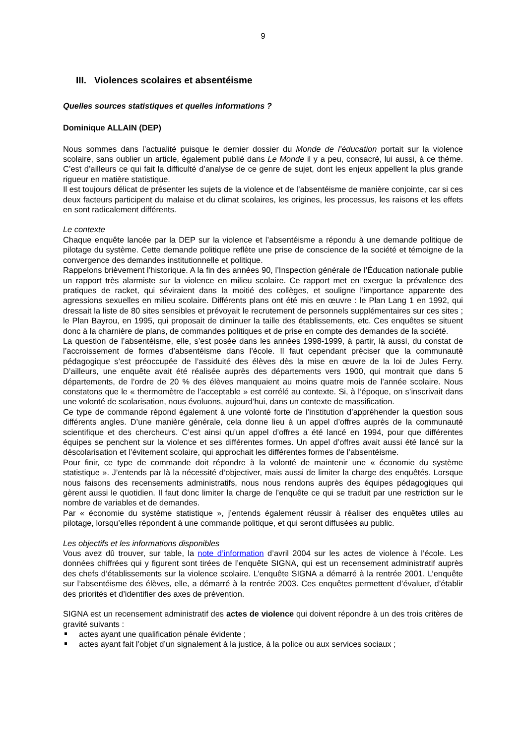9
III. Violences scolaires et absentéisme
Quelles sources statistiques et quelles informations ?
Dominique ALLAIN (DEP)
Nous sommes dans l’actualité puisque le dernier dossier du Monde de l’éducation portait sur la violence scolaire, sans oublier un article, également publié dans Le Monde il y a peu, consacré, lui aussi, à ce thème. C’est d’ailleurs ce qui fait la difficulté d’analyse de ce genre de sujet, dont les enjeux appellent la plus grande rigueur en matière statistique.
Il est toujours délicat de présenter les sujets de la violence et de l’absentéisme de manière conjointe, car si ces deux facteurs participent du malaise et du climat scolaires, les origines, les processus, les raisons et les effets en sont radicalement différents.
Le contexte
Chaque enquête lancée par la DEP sur la violence et l’absentéisme a répondu à une demande politique de pilotage du système. Cette demande politique reflète une prise de conscience de la société et témoigne de la convergence des demandes institutionnelle et politique.
Rappelons brièvement l’historique. A la fin des années 90, l’Inspection générale de l’Éducation nationale publie un rapport très alarmiste sur la violence en milieu scolaire. Ce rapport met en exergue la prévalence des pratiques de racket, qui séviraient dans la moitié des collèges, et souligne l’importance apparente des agressions sexuelles en milieu scolaire. Différents plans ont été mis en œuvre : le Plan Lang 1 en 1992, qui dressait la liste de 80 sites sensibles et prévoyait le recrutement de personnels supplémentaires sur ces sites ; le Plan Bayrou, en 1995, qui proposait de diminuer la taille des établissements, etc. Ces enquêtes se situent donc à la charnière de plans, de commandes politiques et de prise en compte des demandes de la société.
La question de l’absentéisme, elle, s’est posée dans les années 1998-1999, à partir, là aussi, du constat de l’accroissement de formes d’absentéisme dans l’école. Il faut cependant préciser que la communauté pédagogique s’est préoccupée de l’assiduité des élèves dès la mise en œuvre de la loi de Jules Ferry. D’ailleurs, une enquête avait été réalisée auprès des départements vers 1900, qui montrait que dans 5 départements, de l’ordre de 20 % des élèves manquaient au moins quatre mois de l’année scolaire. Nous constatons que le « thermomètre de l’acceptable » est corrélé au contexte. Si, à l’époque, on s’inscrivait dans une volonté de scolarisation, nous évoluons, aujourd’hui, dans un contexte de massification.
Ce type de commande répond également à une volonté forte de l’institution d’appréhender la question sous différents angles. D’une manière générale, cela donne lieu à un appel d’offres auprès de la communauté scientifique et des chercheurs. C’est ainsi qu’un appel d’offres a été lancé en 1994, pour que différentes équipes se penchent sur la violence et ses différentes formes. Un appel d’offres avait aussi été lancé sur la déscolarisation et l’évitement scolaire, qui approchait les différentes formes de l’absentéisme.
Pour finir, ce type de commande doit répondre à la volonté de maintenir une « économie du système statistique ». J’entends par là la nécessité d’objectiver, mais aussi de limiter la charge des enquêtés. Lorsque nous faisons des recensements administratifs, nous nous rendons auprès des équipes pédagogiques qui gèrent aussi le quotidien. Il faut donc limiter la charge de l’enquête ce qui se traduit par une restriction sur le nombre de variables et de demandes.
Par « économie du système statistique », j’entends également réussir à réaliser des enquêtes utiles au pilotage, lorsqu’elles répondent à une commande politique, et qui seront diffusées au public.
Les objectifs et les informations disponibles
Vous avez dû trouver, sur table, la note d’information d’avril 2004 sur les actes de violence à l’école. Les données chiffrées qui y figurent sont tirées de l’enquête SIGNA, qui est un recensement administratif auprès des chefs d’établissements sur la violence scolaire. L’enquête SIGNA a démarré à la rentrée 2001. L’enquête sur l’absentéisme des élèves, elle, a démarré à la rentrée 2003. Ces enquêtes permettent d’évaluer, d’établir des priorités et d’identifier des axes de prévention.
SIGNA est un recensement administratif des actes de violence qui doivent répondre à un des trois critères de gravité suivants :
actes ayant une qualification pénale évidente ;
actes ayant fait l’objet d’un signalement à la justice, à la police ou aux services sociaux ;